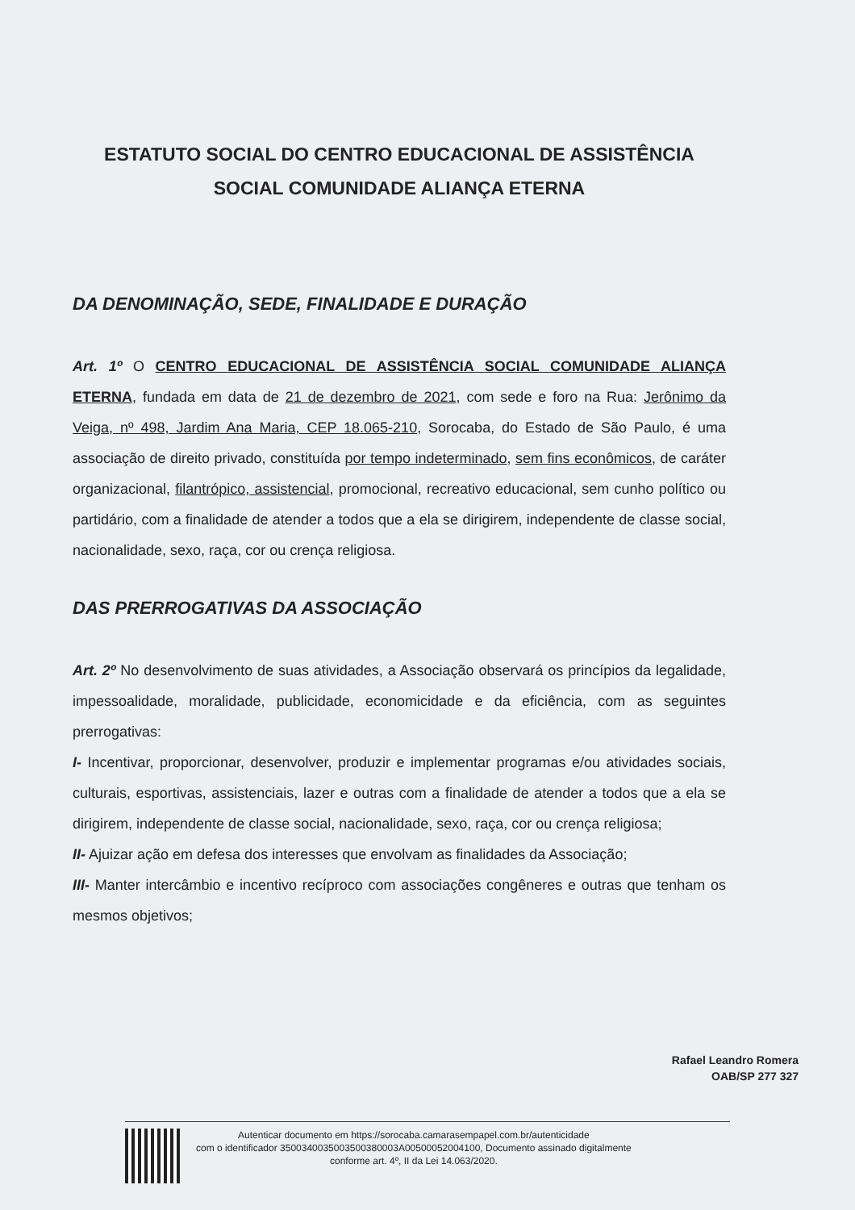ESTATUTO SOCIAL DO CENTRO EDUCACIONAL DE ASSISTÊNCIA
SOCIAL COMUNIDADE ALIANÇA ETERNA
DA DENOMINAÇÃO, SEDE, FINALIDADE E DURAÇÃO
Art. 1º O CENTRO EDUCACIONAL DE ASSISTÊNCIA SOCIAL COMUNIDADE ALIANÇA ETERNA, fundada em data de 21 de dezembro de 2021, com sede e foro na Rua: Jerônimo da Veiga, nº 498, Jardim Ana Maria, CEP 18.065-210, Sorocaba, do Estado de São Paulo, é uma associação de direito privado, constituída por tempo indeterminado, sem fins econômicos, de caráter organizacional, filantrópico, assistencial, promocional, recreativo educacional, sem cunho político ou partidário, com a finalidade de atender a todos que a ela se dirigirem, independente de classe social, nacionalidade, sexo, raça, cor ou crença religiosa.
DAS PRERROGATIVAS DA ASSOCIAÇÃO
Art. 2º No desenvolvimento de suas atividades, a Associação observará os princípios da legalidade, impessoalidade, moralidade, publicidade, economicidade e da eficiência, com as seguintes prerrogativas:
I- Incentivar, proporcionar, desenvolver, produzir e implementar programas e/ou atividades sociais, culturais, esportivas, assistenciais, lazer e outras com a finalidade de atender a todos que a ela se dirigirem, independente de classe social, nacionalidade, sexo, raça, cor ou crença religiosa;
II- Ajuizar ação em defesa dos interesses que envolvam as finalidades da Associação;
III- Manter intercâmbio e incentivo recíproco com associações congêneres e outras que tenham os mesmos objetivos;
Rafael Leandro Romera
OAB/SP 277 327
Autenticar documento em https://sorocaba.camarasempapel.com.br/autenticidade
com o identificador 3500340035003500380003A00500052004100, Documento assinado digitalmente
conforme art. 4º, II da Lei 14.063/2020.